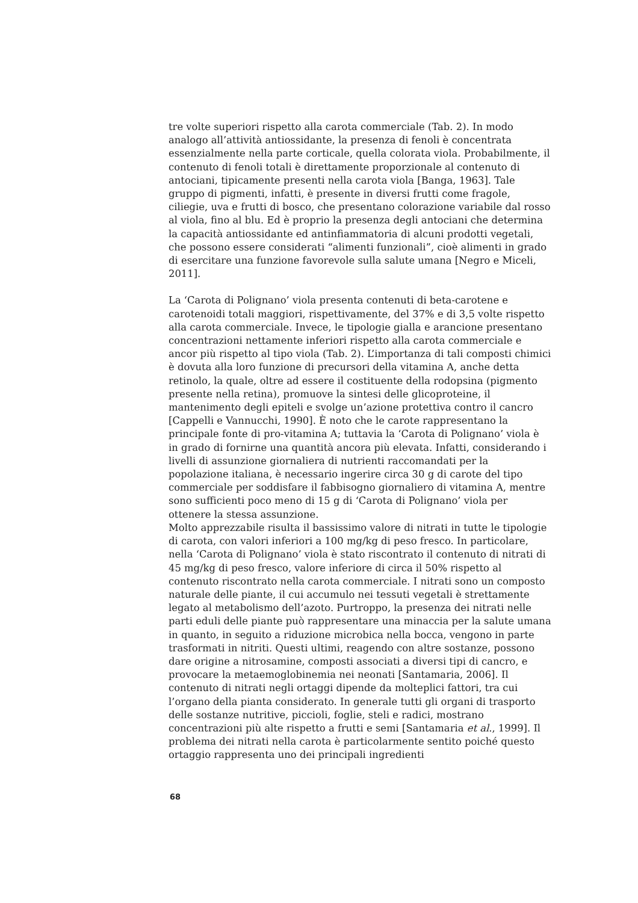tre volte superiori rispetto alla carota commerciale (Tab. 2). In modo analogo all’attività antiossidante, la presenza di fenoli è concentrata essenzialmente nella parte corticale, quella colorata viola. Probabilmente, il contenuto di fenoli totali è direttamente proporzionale al contenuto di antociani, tipicamente presenti nella carota viola [Banga, 1963]. Tale gruppo di pigmenti, infatti, è presente in diversi frutti come fragole, ciliegie, uva e frutti di bosco, che presentano colorazione variabile dal rosso al viola, fino al blu. Ed è proprio la presenza degli antociani che determina la capacità antiossidante ed antinfiammatoria di alcuni prodotti vegetali, che possono essere considerati “alimenti funzionali”, cioè alimenti in grado di esercitare una funzione favorevole sulla salute umana [Negro e Miceli, 2011].
La ‘Carota di Polignano’ viola presenta contenuti di beta-carotene e carotenoidi totali maggiori, rispettivamente, del 37% e di 3,5 volte rispetto alla carota commerciale. Invece, le tipologie gialla e arancione presentano concentrazioni nettamente inferiori rispetto alla carota commerciale e ancor più rispetto al tipo viola (Tab. 2). L’importanza di tali composti chimici è dovuta alla loro funzione di precursori della vitamina A, anche detta retinolo, la quale, oltre ad essere il costituente della rodopsina (pigmento presente nella retina), promuove la sintesi delle glicoproteine, il mantenimento degli epiteli e svolge un’azione protettiva contro il cancro [Cappelli e Vannucchi, 1990]. È noto che le carote rappresentano la principale fonte di pro-vitamina A; tuttavia la ‘Carota di Polignano’ viola è in grado di fornirne una quantità ancora più elevata. Infatti, considerando i livelli di assunzione giornaliera di nutrienti raccomandati per la popolazione italiana, è necessario ingerire circa 30 g di carote del tipo commerciale per soddisfare il fabbisogno giornaliero di vitamina A, mentre sono sufficienti poco meno di 15 g di ‘Carota di Polignano’ viola per ottenere la stessa assunzione.
Molto apprezzabile risulta il bassissimo valore di nitrati in tutte le tipologie di carota, con valori inferiori a 100 mg/kg di peso fresco. In particolare, nella ‘Carota di Polignano’ viola è stato riscontrato il contenuto di nitrati di 45 mg/kg di peso fresco, valore inferiore di circa il 50% rispetto al contenuto riscontrato nella carota commerciale. I nitrati sono un composto naturale delle piante, il cui accumulo nei tessuti vegetali è strettamente legato al metabolismo dell’azoto. Purtroppo, la presenza dei nitrati nelle parti eduli delle piante può rappresentare una minaccia per la salute umana in quanto, in seguito a riduzione microbica nella bocca, vengono in parte trasformati in nitriti. Questi ultimi, reagendo con altre sostanze, possono dare origine a nitrosamine, composti associati a diversi tipi di cancro, e provocare la metaemoglobinemia nei neonati [Santamaria, 2006]. Il contenuto di nitrati negli ortaggi dipende da molteplici fattori, tra cui l’organo della pianta considerato. In generale tutti gli organi di trasporto delle sostanze nutritive, piccioli, foglie, steli e radici, mostrano concentrazioni più alte rispetto a frutti e semi [Santamaria et al., 1999]. Il problema dei nitrati nella carota è particolarmente sentito poiché questo ortaggio rappresenta uno dei principali ingredienti
68